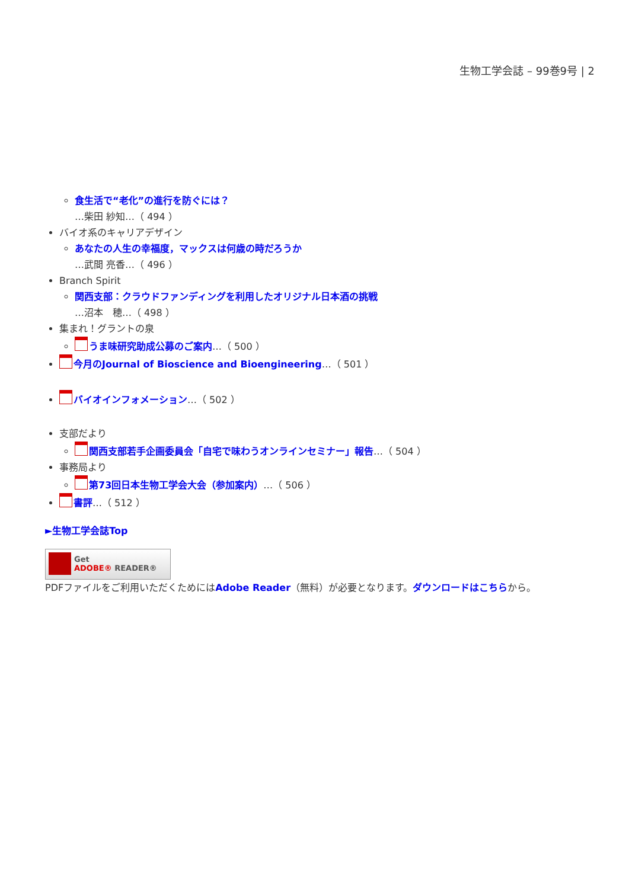生物工学会誌 – 99巻9号 | 2
食生活で“老化”の進行を防ぐには？
…柴田 紗知…（ 494 ）
バイオ系のキャリアデザイン
あなたの人生の幸福度，マックスは何歳の時だろうか
…武間 亮香…（ 496 ）
Branch Spirit
関西支部：クラウドファンディングを利用したオリジナル日本酒の挑戦
…沼本　穂…（ 498 ）
集まれ！グラントの泉
うま味研究助成公募のご案内…（ 500 ）
今月のJournal of Bioscience and Bioengineering…（ 501 ）
バイオインフォメーション…（ 502 ）
支部だより
関西支部若手企画委員会「自宅で味わうオンラインセミナー」報告…（ 504 ）
事務局より
第73回日本生物工学会大会（参加案内）…（ 506 ）
書評…（ 512 ）
►生物工学会誌Top
Get
ADOBE® READER®
PDFファイルをご利用いただくためにはAdobe Reader（無料）が必要となります。ダウンロードはこちらから。